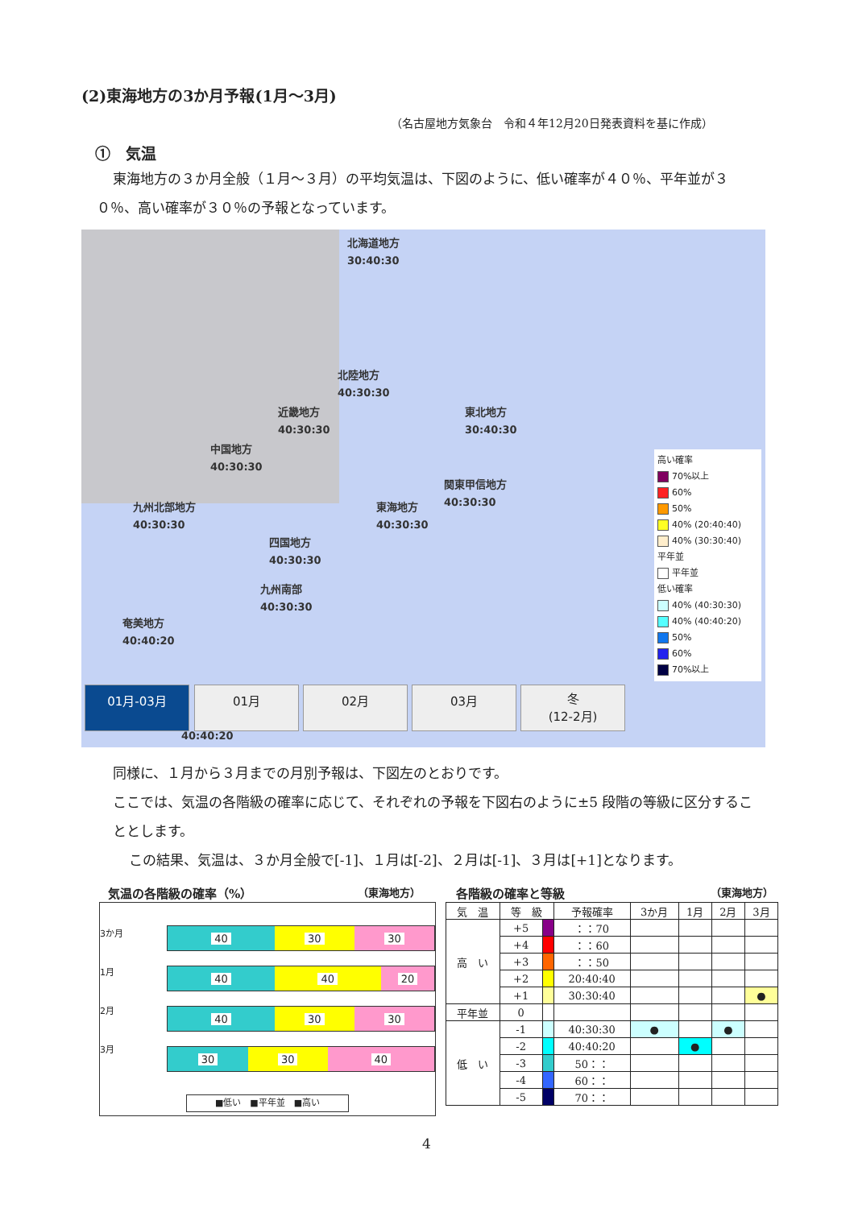(2)東海地方の3か月予報(1月～3月)
（名古屋地方気象台　令和４年12月20日発表資料を基に作成）
①　気温
東海地方の３か月全般（１月～３月）の平均気温は、下図のように、低い確率が４０％、平年並が３０％、高い確率が３０％の予報となっています。
北海道地方
30:40:30
北陸地方
40:30:30
近畿地方
40:30:30
東北地方
30:40:30
中国地方
40:30:30
関東甲信地方
40:30:30
九州北部地方
40:30:30
東海地方
40:30:30
四国地方
40:30:30
九州南部
40:30:30
奄美地方
40:40:20
40:40:20
高い確率
70%以上
60%
50%
40% (20:40:40)
40% (30:30:40)
平年並
平年並
低い確率
40% (40:30:30)
40% (40:40:20)
50%
60%
70%以上
01月-03月 01月 02月 03月
冬
(12-2月)
同様に、１月から３月までの月別予報は、下図左のとおりです。
ここでは、気温の各階級の確率に応じて、それぞれの予報を下図右のように±5 段階の等級に区分することとします。
この結果、気温は、３か月全般で[-1]、１月は[-2]、２月は[-1]、３月は[+1]となります。
気温の各階級の確率（%） （東海地方）
3か月
1月
2月
3月
40 30 30
40 40 20
40 30 30
30 30 40
■低い　■平年並　■高い
各階級の確率と等級 （東海地方）
| 気 温 | 等 級 | | 予報確率 | 3か月 | 1月 | 2月 | 3月 |
| --- | --- | --- | --- | --- | --- | --- | --- |
| 高 い | +5 | | ：：70 | | | | |
| | +4 | | ：：60 | | | | |
| | +3 | | ：：50 | | | | |
| | +2 | | 20:40:40 | | | | |
| | +1 | | 30:30:40 | | | | ● |
| 平年並 | 0 | | | | | | |
| 低 い | -1 | | 40:30:30 | ● | | ● | |
| | -2 | | 40:40:20 | | ● | | |
| | -3 | | 50：： | | | | |
| | -4 | | 60：： | | | | |
| | -5 | | 70：： | | | | |
4